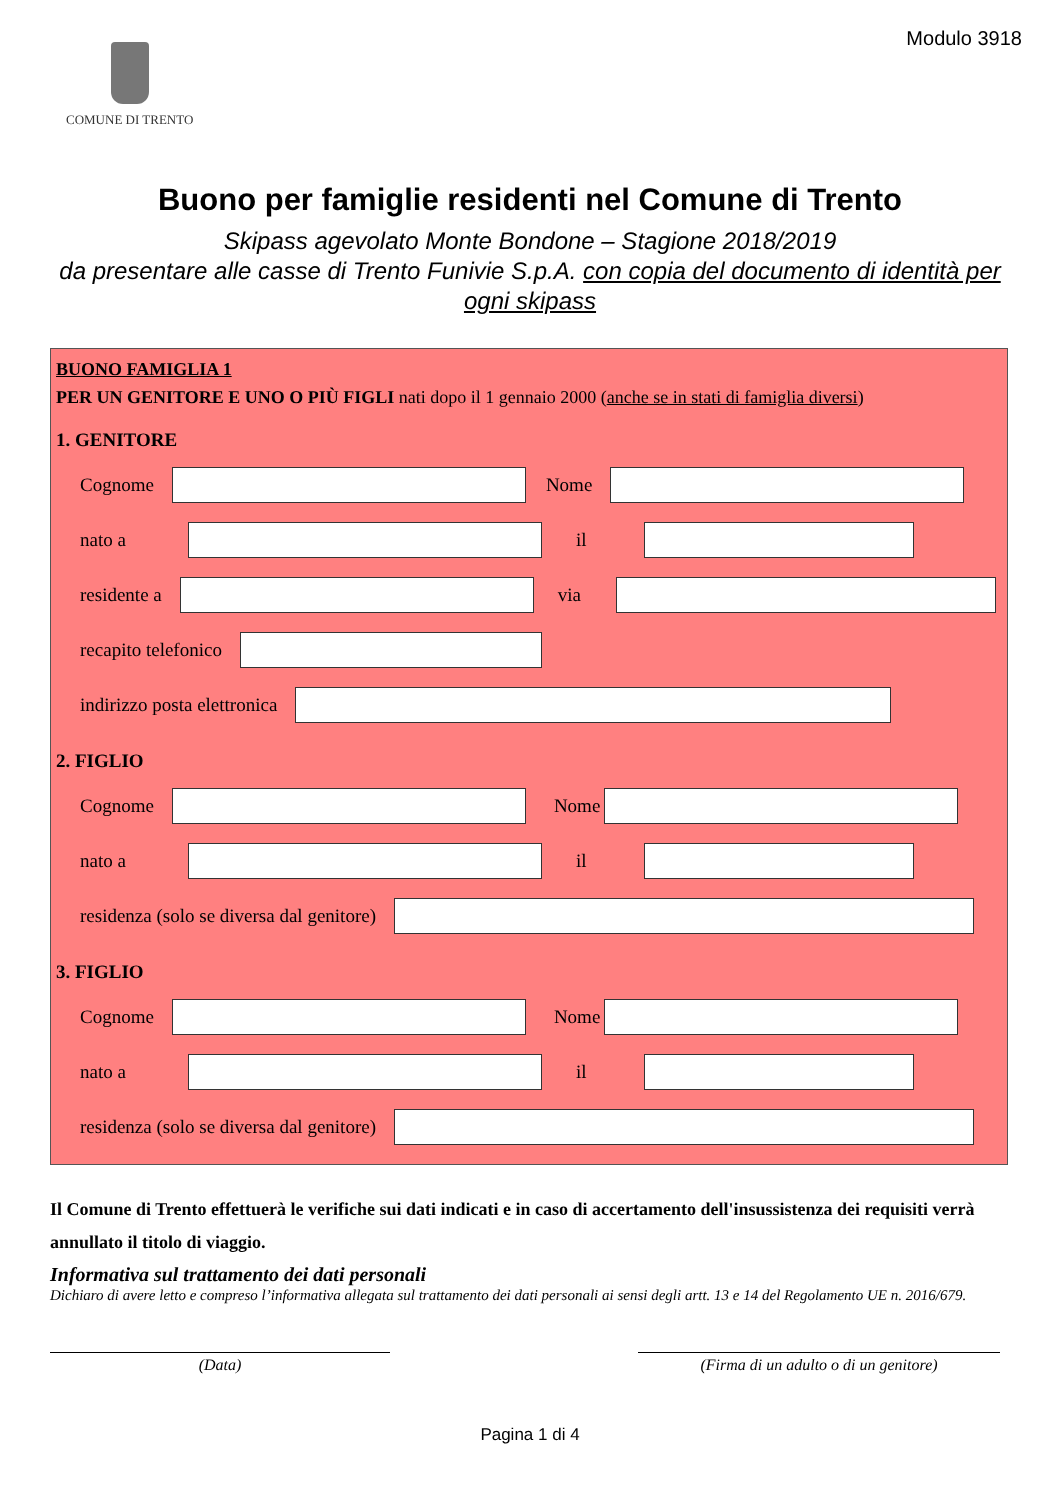COMUNE DI TRENTO
Modulo 3918
Buono per famiglie residenti nel Comune di Trento
Skipass agevolato Monte Bondone – Stagione 2018/2019
da presentare alle casse di Trento Funivie S.p.A. con copia del documento di identità per ogni skipass
BUONO FAMIGLIA 1
PER UN GENITORE E UNO O PIÙ FIGLI nati dopo il 1 gennaio 2000 (anche se in stati di famiglia diversi)
1. GENITORE
Cognome Nome
nato a il
residente a via
recapito telefonico
indirizzo posta elettronica
2. FIGLIO
Cognome Nome
nato a il
residenza (solo se diversa dal genitore)
3. FIGLIO
Cognome Nome
nato a il
residenza (solo se diversa dal genitore)
Il Comune di Trento effettuerà le verifiche sui dati indicati e in caso di accertamento dell'insussistenza dei requisiti verrà annullato il titolo di viaggio.
Informativa sul trattamento dei dati personali
Dichiaro di avere letto e compreso l’informativa allegata sul trattamento dei dati personali ai sensi degli artt. 13 e 14 del Regolamento UE n. 2016/679.
(Data) (Firma di un adulto o di un genitore)
Pagina 1 di 4